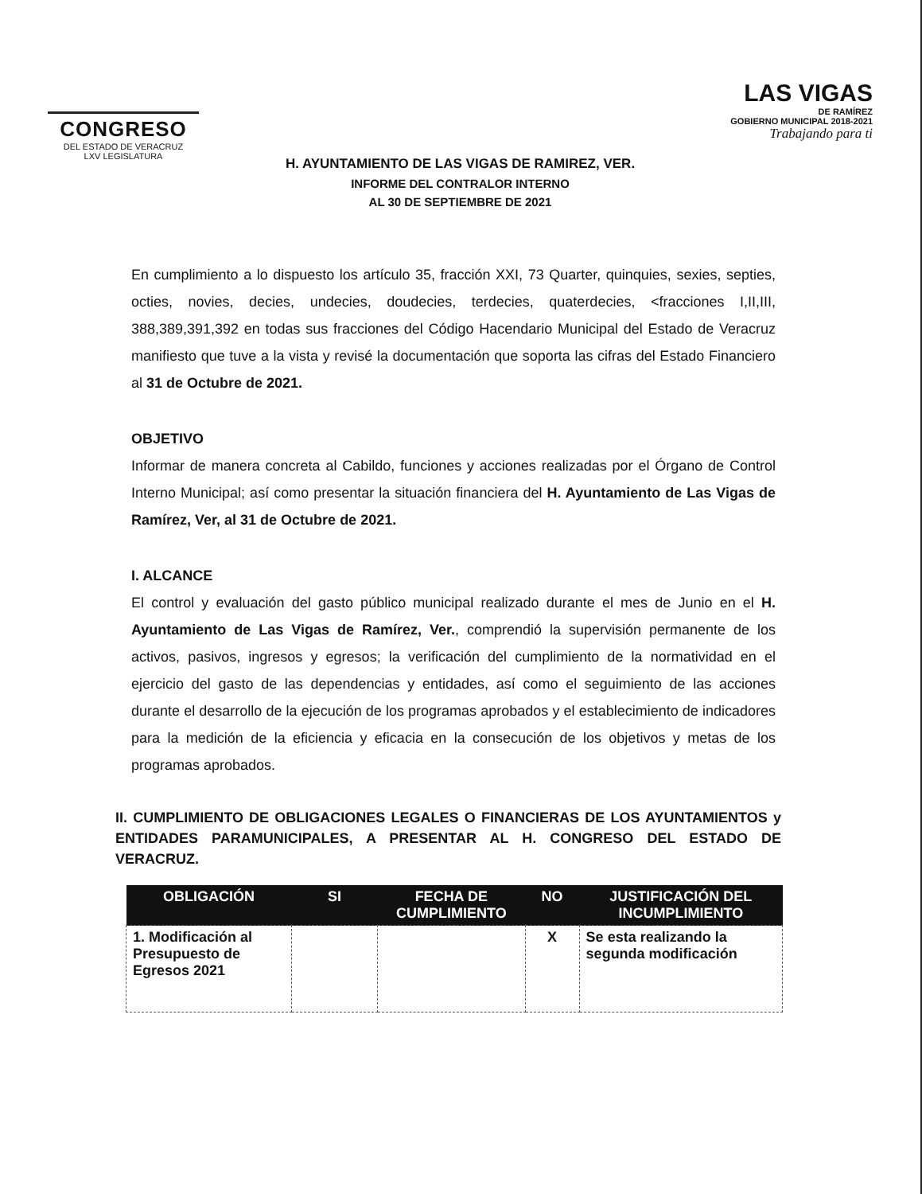CONGRESO
DEL ESTADO DE VERACRUZ
LXV LEGISLATURA
LAS VIGAS
DE RAMÍREZ
GOBIERNO MUNICIPAL 2018-2021
Trabajando para ti
H. AYUNTAMIENTO DE LAS VIGAS DE RAMIREZ, VER.
INFORME DEL CONTRALOR INTERNO
AL 30 DE SEPTIEMBRE DE 2021
En cumplimiento a lo dispuesto los artículo 35, fracción XXI, 73 Quarter, quinquies, sexies, septies, octies, novies, decies, undecies, doudecies, terdecies, quaterdecies, <fracciones I,II,III, 388,389,391,392 en todas sus fracciones del Código Hacendario Municipal del Estado de Veracruz manifiesto que tuve a la vista y revisé la documentación que soporta las cifras del Estado Financiero al 31 de Octubre de 2021.
OBJETIVO
Informar de manera concreta al Cabildo, funciones y acciones realizadas por el Órgano de Control Interno Municipal; así como presentar la situación financiera del H. Ayuntamiento de Las Vigas de Ramírez, Ver, al 31 de Octubre de 2021.
I. ALCANCE
El control y evaluación del gasto público municipal realizado durante el mes de Junio en el H. Ayuntamiento de Las Vigas de Ramírez, Ver., comprendió la supervisión permanente de los activos, pasivos, ingresos y egresos; la verificación del cumplimiento de la normatividad en el ejercicio del gasto de las dependencias y entidades, así como el seguimiento de las acciones durante el desarrollo de la ejecución de los programas aprobados y el establecimiento de indicadores para la medición de la eficiencia y eficacia en la consecución de los objetivos y metas de los programas aprobados.
II. CUMPLIMIENTO DE OBLIGACIONES LEGALES O FINANCIERAS DE LOS AYUNTAMIENTOS y ENTIDADES PARAMUNICIPALES, A PRESENTAR AL H. CONGRESO DEL ESTADO DE VERACRUZ.
| OBLIGACIÓN | SI | FECHA DE CUMPLIMIENTO | NO | JUSTIFICACIÓN DEL INCUMPLIMIENTO |
| --- | --- | --- | --- | --- |
| 1. Modificación al Presupuesto de Egresos 2021 | | | X | Se esta realizando la segunda modificación |